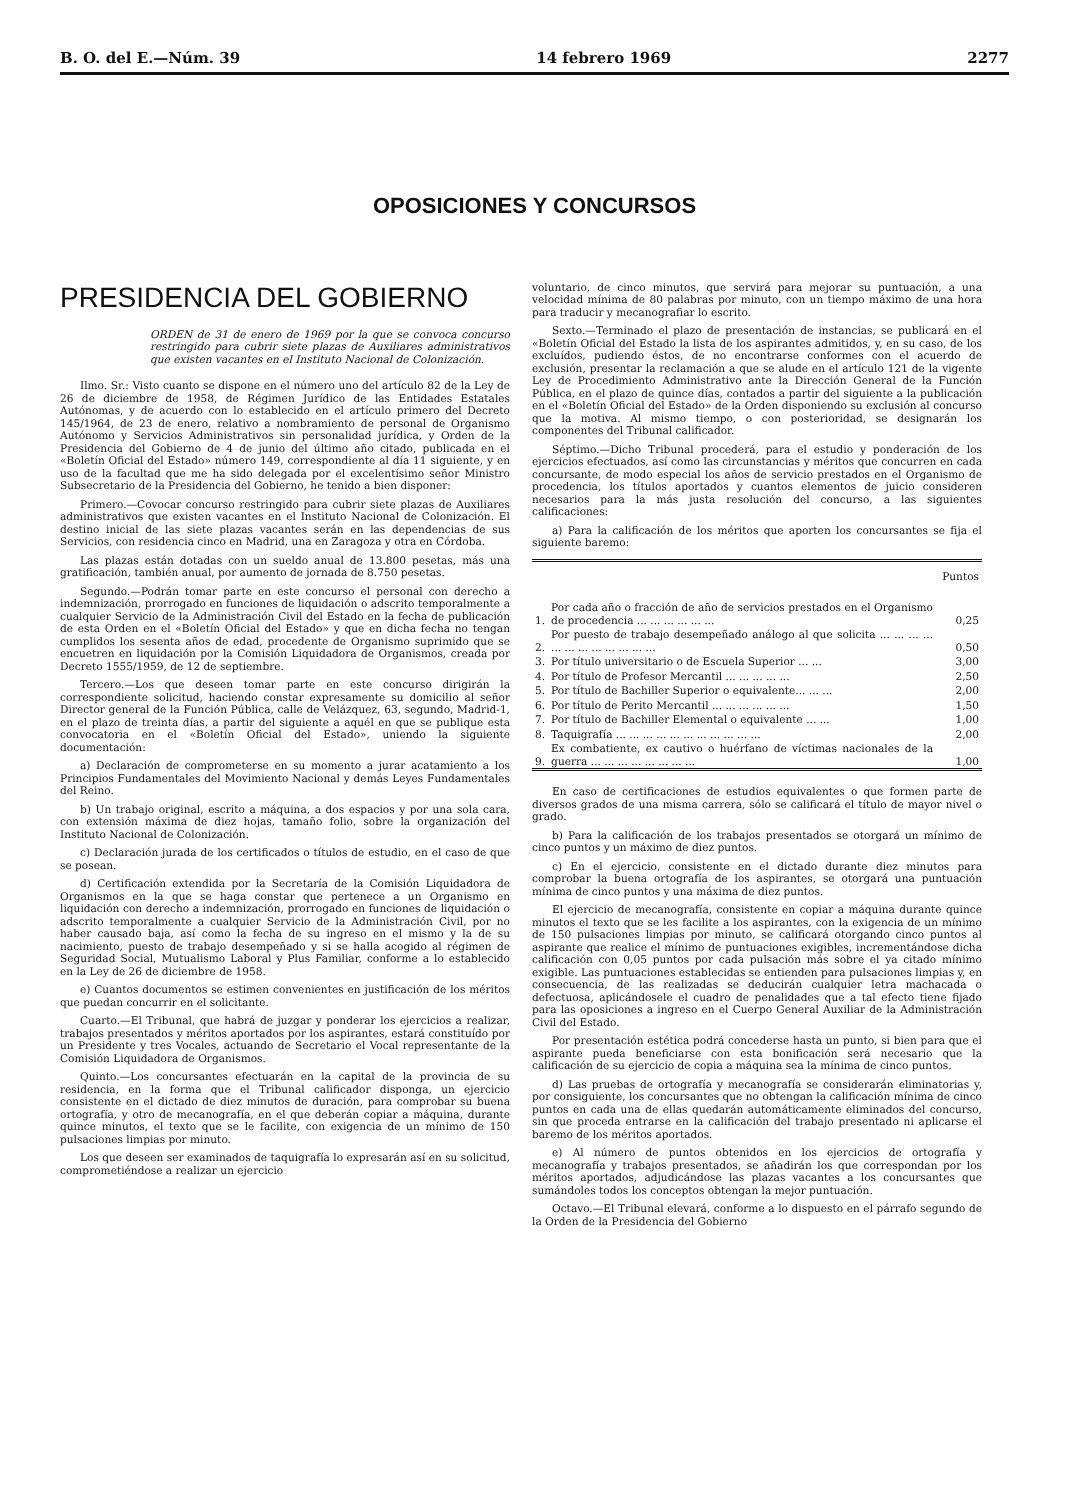B. O. del E.—Núm. 39 14 febrero 1969 2277
OPOSICIONES Y CONCURSOS
PRESIDENCIA DEL GOBIERNO
ORDEN de 31 de enero de 1969 por la que se convoca concurso restringido para cubrir siete plazas de Auxiliares administrativos que existen vacantes en el Instituto Nacional de Colonización.
Ilmo. Sr.: Visto cuanto se dispone en el número uno del artículo 82 de la Ley de 26 de diciembre de 1958, de Régimen Jurídico de las Entidades Estatales Autónomas, y de acuerdo con lo establecido en el artículo primero del Decreto 145/1964, de 23 de enero, relativo a nombramiento de personal de Organismo Autónomo y Servicios Administrativos sin personalidad jurídica, y Orden de la Presidencia del Gobierno de 4 de junio del último año citado, publicada en el «Boletín Oficial del Estado» número 149, correspondiente al día 11 siguiente, y en uso de la facultad que me ha sido delegada por el excelentísimo señor Ministro Subsecretario de la Presidencia del Gobierno, he tenido a bien disponer:
Primero.—Covocar concurso restringido para cubrir siete plazas de Auxiliares administrativos que existen vacantes en el Instituto Nacional de Colonización. El destino inicial de las siete plazas vacantes serán en las dependencias de sus Servicios, con residencia cinco en Madrid, una en Zaragoza y otra en Córdoba.
Las plazas están dotadas con un sueldo anual de 13.800 pesetas, más una gratificación, también anual, por aumento de jornada de 8.750 pesetas.
Segundo.—Podrán tomar parte en este concurso el personal con derecho a indemnización, prorrogado en funciones de liquidación o adscrito temporalmente a cualquier Servicio de la Administración Civil del Estado en la fecha de publicación de esta Orden en el «Boletín Oficial del Estado» y que en dicha fecha no tengan cumplidos los sesenta años de edad, procedente de Organismo suprimido que se encuetren en liquidación por la Comisión Liquidadora de Organismos, creada por Decreto 1555/1959, de 12 de septiembre.
Tercero.—Los que deseen tomar parte en este concurso dirigirán la correspondiente solicitud, haciendo constar expresamente su domicilio al señor Director general de la Función Pública, calle de Velázquez, 63, segundo, Madrid-1, en el plazo de treinta días, a partir del siguiente a aquél en que se publique esta convocatoria en el «Boletín Oficial del Estado», uniendo la siguiente documentación:
a) Declaración de comprometerse en su momento a jurar acatamiento a los Principios Fundamentales del Movimiento Nacional y demás Leyes Fundamentales del Reino.
b) Un trabajo original, escrito a máquina, a dos espacios y por una sola cara, con extensión máxima de diez hojas, tamaño folio, sobre la organización del Instituto Nacional de Colonización.
c) Declaración jurada de los certificados o títulos de estudio, en el caso de que se posean.
d) Certificación extendida por la Secretaría de la Comisión Liquidadora de Organismos en la que se haga constar que pertenece a un Organismo en liquidación con derecho a indemnización, prorrogado en funciones de liquidación o adscrito temporalmente a cualquier Servicio de la Administración Civil, por no haber causado baja, así como la fecha de su ingreso en el mismo y la de su nacimiento, puesto de trabajo desempeñado y si se halla acogido al régimen de Seguridad Social, Mutualismo Laboral y Plus Familiar, conforme a lo establecido en la Ley de 26 de diciembre de 1958.
e) Cuantos documentos se estimen convenientes en justificación de los méritos que puedan concurrir en el solicitante.
Cuarto.—El Tribunal, que habrá de juzgar y ponderar los ejercicios a realizar, trabajos presentados y méritos aportados por los aspirantes, estará constituído por un Presidente y tres Vocales, actuando de Secretario el Vocal representante de la Comisión Liquidadora de Organismos.
Quinto.—Los concursantes efectuarán en la capital de la provincia de su residencia, en la forma que el Tribunal calificador disponga, un ejercicio consistente en el dictado de diez minutos de duración, para comprobar su buena ortografía, y otro de mecanografía, en el que deberán copiar a máquina, durante quince minutos, el texto que se le facilite, con exigencia de un mínimo de 150 pulsaciones limpias por minuto.
Los que deseen ser examinados de taquigrafía lo expresarán así en su solicitud, comprometiéndose a realizar un ejercicio
voluntario, de cinco minutos, que servirá para mejorar su puntuación, a una velocidad mínima de 80 palabras por minuto, con un tiempo máximo de una hora para traducir y mecanografiar lo escrito.
Sexto.—Terminado el plazo de presentación de instancias, se publicará en el «Boletín Oficial del Estado la lista de los aspirantes admitidos, y, en su caso, de los excluídos, pudiendo éstos, de no encontrarse conformes con el acuerdo de exclusión, presentar la reclamación a que se alude en el artículo 121 de la vigente Ley de Procedimiento Administrativo ante la Dirección General de la Función Pública, en el plazo de quince días, contados a partir del siguiente a la publicación en el «Boletín Oficial del Estado» de la Orden disponiendo su exclusión al concurso que la motiva. Al mismo tiempo, o con posterioridad, se designarán los componentes del Tribunal calificador.
Séptimo.—Dicho Tribunal procederá, para el estudio y ponderación de los ejercicios efectuados, así como las circunstancias y méritos que concurren en cada concursante, de modo especial los años de servicio prestados en el Organismo de procedencia, los títulos aportados y cuantos elementos de juicio consideren necesarios para la más justa resolución del concurso, a las siguientes calificaciones:
a) Para la calificación de los méritos que aporten los concursantes se fija el siguiente baremo:
| | | Puntos |
| --- | --- | --- |
| 1. | Por cada año o fracción de año de servicios prestados en el Organismo de procedencia ... ... ... ... ... ... | 0,25 |
| 2. | Por puesto de trabajo desempeñado análogo al que solicita ... ... ... ... ... ... ... ... ... ... ... ... | 0,50 |
| 3. | Por título universitario o de Escuela Superior ... ... | 3,00 |
| 4. | Por título de Profesor Mercantil ... ... ... ... ... | 2,50 |
| 5. | Por título de Bachiller Superior o equivalente... ... ... | 2,00 |
| 6. | Por título de Perito Mercantil ... ... ... ... ... ... | 1,50 |
| 7. | Por título de Bachiller Elemental o equivalente ... ... | 1,00 |
| 8. | Taquigrafía ... ... ... ... ... ... ... ... ... ... ... | 2,00 |
| 9. | Ex combatiente, ex cautivo o huérfano de víctimas nacionales de la guerra ... ... ... ... ... ... ... ... | 1,00 |
En caso de certificaciones de estudios equivalentes o que formen parte de diversos grados de una misma carrera, sólo se calificará el título de mayor nivel o grado.
b) Para la calificación de los trabajos presentados se otorgará un mínimo de cinco puntos y un máximo de diez puntos.
c) En el ejercicio, consistente en el dictado durante diez minutos para comprobar la buena ortografía de los aspirantes, se otorgará una puntuación mínima de cinco puntos y una máxima de diez puntos.
El ejercicio de mecanografía, consistente en copiar a máquina durante quince minutos el texto que se les facilite a los aspirantes, con la exigencia de un mínimo de 150 pulsaciones limpias por minuto, se calificará otorgando cinco puntos al aspirante que realice el mínimo de puntuaciones exigibles, incrementándose dicha calificación con 0,05 puntos por cada pulsación más sobre el ya citado mínimo exigible. Las puntuaciones establecidas se entienden para pulsaciones limpias y, en consecuencia, de las realizadas se deducirán cualquier letra machacada o defectuosa, aplicándosele el cuadro de penalidades que a tal efecto tiene fijado para las oposiciones a ingreso en el Cuerpo General Auxiliar de la Administración Civil del Estado.
Por presentación estética podrá concederse hasta un punto, si bien para que el aspirante pueda beneficiarse con esta bonificación será necesario que la calificación de su ejercicio de copia a máquina sea la mínima de cinco puntos.
d) Las pruebas de ortografía y mecanografía se considerarán eliminatorias y, por consiguiente, los concursantes que no obtengan la calificación mínima de cinco puntos en cada una de ellas quedarán automáticamente eliminados del concurso, sin que proceda entrarse en la calificación del trabajo presentado ni aplicarse el baremo de los méritos aportados.
e) Al número de puntos obtenidos en los ejercicios de ortografía y mecanografía y trabajos presentados, se añadirán los que correspondan por los méritos aportados, adjudicándose las plazas vacantes a los concursantes que sumándoles todos los conceptos obtengan la mejor puntuación.
Octavo.—El Tribunal elevará, conforme a lo dispuesto en el párrafo segundo de la Orden de la Presidencia del Gobierno